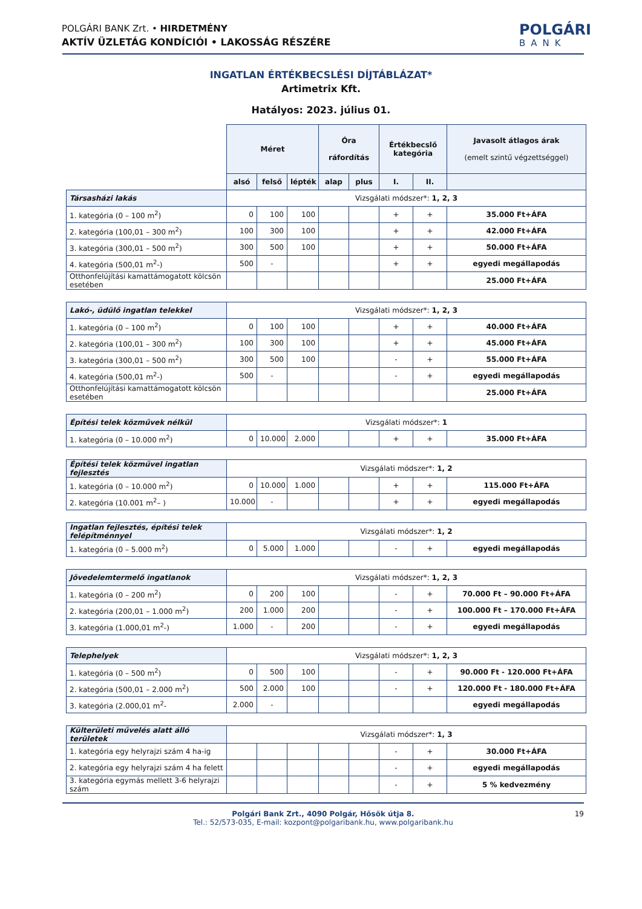POLGÁRI BANK Zrt. • HIRDETMÉNY
AKTÍV ÜZLETÁG KONDÍCIÓI • LAKOSSÁG RÉSZÉRE
POLGÁRI
BANK
INGATLAN ÉRTÉKBECSLÉSI DÍJTÁBLÁZAT*
Artimetrix Kft.
Hatályos: 2023. július 01.
| | Méret | | | Óra ráfordítás | | Értékbecslő kategória | | Javasolt átlagos árak (emelt szintű végzettséggel) |
| --- | --- | --- | --- | --- | --- | --- | --- | --- |
| | alsó | felső | lépték | alap | plus | I. | II. | |
| Társasházi lakás | Vizsgálati módszer*: 1, 2, 3 | | | | | | | |
| 1. kategória (0 – 100 m<sup>2</sup>) | 0 | 100 | 100 | | | + | + | 35.000 Ft+ÁFA |
| 2. kategória (100,01 – 300 m<sup>2</sup>) | 100 | 300 | 100 | | | + | + | 42.000 Ft+ÁFA |
| 3. kategória (300,01 – 500 m<sup>2</sup>) | 300 | 500 | 100 | | | + | + | 50.000 Ft+ÁFA |
| 4. kategória (500,01 m<sup>2</sup>-) | 500 | - | | | | + | + | egyedi megállapodás |
| Otthonfelújítási kamattámogatott kölcsön esetében | | | | | | | | 25.000 Ft+ÁFA |
| Lakó-, üdülő ingatlan telekkel | Vizsgálati módszer*: 1, 2, 3 | | | | | | | |
| 1. kategória (0 – 100 m<sup>2</sup>) | 0 | 100 | 100 | | | + | + | 40.000 Ft+ÁFA |
| 2. kategória (100,01 – 300 m<sup>2</sup>) | 100 | 300 | 100 | | | + | + | 45.000 Ft+ÁFA |
| 3. kategória (300,01 – 500 m<sup>2</sup>) | 300 | 500 | 100 | | | - | + | 55.000 Ft+ÁFA |
| 4. kategória (500,01 m<sup>2</sup>-) | 500 | - | | | | - | + | egyedi megállapodás |
| Otthonfelújítási kamattámogatott kölcsön esetében | | | | | | | | 25.000 Ft+ÁFA |
| Építési telek közművek nélkül | Vizsgálati módszer*: 1 | | | | | | | |
| 1. kategória (0 – 10.000 m<sup>2</sup>) | 0 | 10.000 | 2.000 | | | + | + | 35.000 Ft+ÁFA |
| Építési telek közművel ingatlan fejlesztés | Vizsgálati módszer*: 1, 2 | | | | | | | |
| 1. kategória (0 – 10.000 m<sup>2</sup>) | 0 | 10.000 | 1.000 | | | + | + | 115.000 Ft+ÁFA |
| 2. kategória (10.001 m<sup>2</sup>– ) | 10.000 | - | | | | + | + | egyedi megállapodás |
| Ingatlan fejlesztés, építési telek felépítménnyel | Vizsgálati módszer*: 1, 2 | | | | | | | |
| 1. kategória (0 – 5.000 m<sup>2</sup>) | 0 | 5.000 | 1.000 | | | - | + | egyedi megállapodás |
| Jövedelemtermelő ingatlanok | Vizsgálati módszer*: 1, 2, 3 | | | | | | | |
| 1. kategória (0 – 200 m<sup>2</sup>) | 0 | 200 | 100 | | | - | + | 70.000 Ft – 90.000 Ft+ÁFA |
| 2. kategória (200,01 – 1.000 m<sup>2</sup>) | 200 | 1.000 | 200 | | | - | + | 100.000 Ft – 170.000 Ft+ÁFA |
| 3. kategória (1.000,01 m<sup>2</sup>-) | 1.000 | - | 200 | | | - | + | egyedi megállapodás |
| Telephelyek | Vizsgálati módszer*: 1, 2, 3 | | | | | | | |
| 1. kategória (0 – 500 m<sup>2</sup>) | 0 | 500 | 100 | | | - | + | 90.000 Ft - 120.000 Ft+ÁFA |
| 2. kategória (500,01 – 2.000 m<sup>2</sup>) | 500 | 2.000 | 100 | | | - | + | 120.000 Ft - 180.000 Ft+ÁFA |
| 3. kategória (2.000,01 m<sup>2</sup>- | 2.000 | - | | | | | | egyedi megállapodás |
| Külterületi művelés alatt álló területek | Vizsgálati módszer*: 1, 3 | | | | | | | |
| 1. kategória egy helyrajzi szám 4 ha-ig | | | | | | - | + | 30.000 Ft+ÁFA |
| 2. kategória egy helyrajzi szám 4 ha felett | | | | | | - | + | egyedi megállapodás |
| 3. kategória egymás mellett 3-6 helyrajzi szám | | | | | | - | + | 5 % kedvezmény |
Polgári Bank Zrt., 4090 Polgár, Hősök útja 8.
Tel.: 52/573-035, E-mail: kozpont@polgaribank.hu, www.polgaribank.hu
19